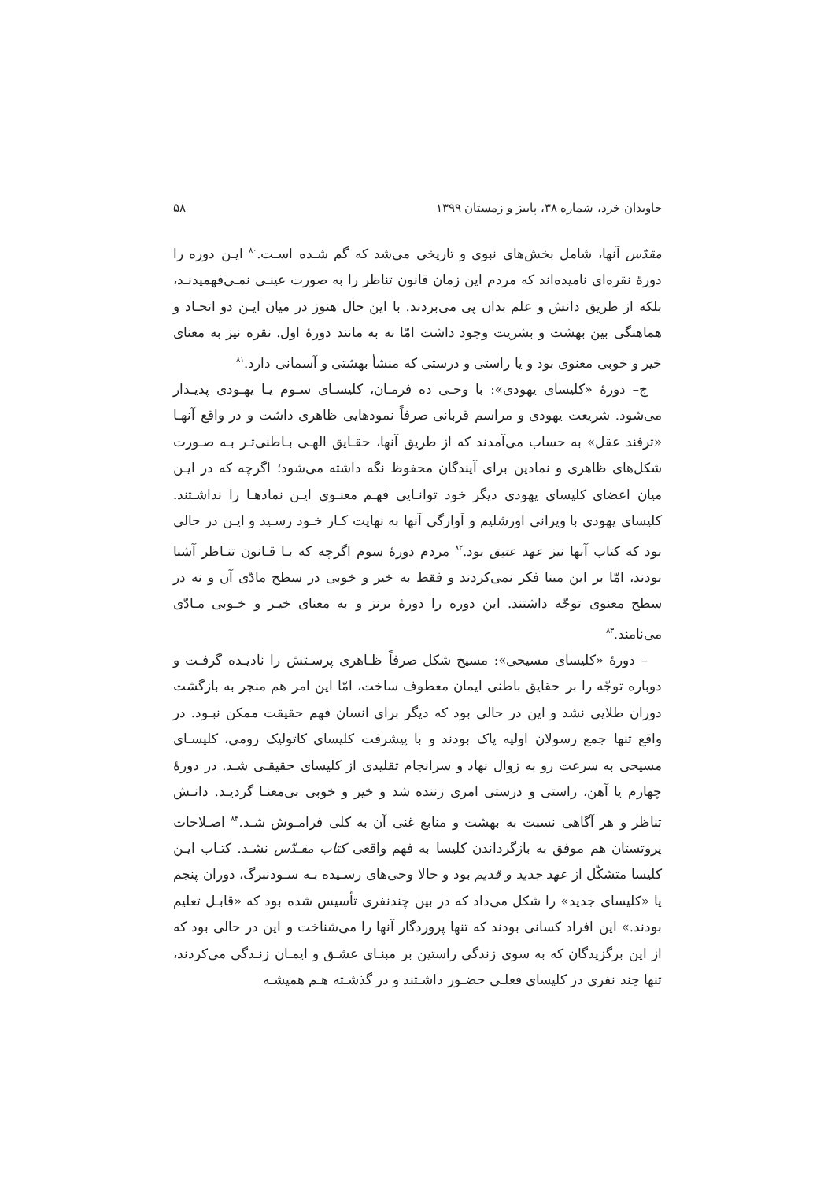جاویدان خرد، شماره ۳۸، پاییز و زمستان ۱۳۹۹ ۵۸
مقدّس آنها، شامل بخش‌های نبوی و تاریخی می‌شد که گم شـده اسـت.<sup>۸۰</sup> ایـن دوره را دورهٔ نقره‌ای نامیده‌اند که مردم این زمان قانون تناظر را به صورت عینـی نمـی‌فهمیدنـد، بلکه از طریق دانش و علم بدان پی می‌بردند. با این حال هنوز در میان ایـن دو اتحـاد و هماهنگی بین بهشت و بشریت وجود داشت امّا نه به مانند دورهٔ اول. نقره نیز به معنای خیر و خوبی معنوی بود و یا راستی و درستی که منشأ بهشتی و آسمانی دارد.<sup>۸۱</sup>
ج– دورهٔ «کلیسای یهودی»: با وحـی ده فرمـان، کلیسـای سـوم یـا یهـودی پدیـدار می‌شود. شریعت یهودی و مراسم قربانی صرفاً نمودهایی ظاهری داشت و در واقع آنهـا «ترفند عقل» به حساب می‌آمدند که از طریق آنها، حقـایق الهـی بـاطنی‌تـر بـه صـورت شکل‌های ظاهری و نمادین برای آیندگان محفوظ نگه داشته می‌شود؛ اگرچه که در ایـن میان اعضای کلیسای یهودی دیگر خود توانـایی فهـم معنـوی ایـن نمادهـا را نداشـتند. کلیسای یهودی با ویرانی اورشلیم و آوارگی آنها به نهایت کـار خـود رسـید و ایـن در حالی بود که کتاب آنها نیز عهد عتیق بود.<sup>۸۲</sup> مردم دورهٔ سوم اگرچه که بـا قـانون تنـاظر آشنا بودند، امّا بر این مبنا فکر نمی‌کردند و فقط به خیر و خوبی در سطح مادّی آن و نه در سطح معنوی توجّه داشتند. این دوره را دورهٔ برنز و به معنای خیـر و خـوبی مـادّی می‌نامند.<sup>۸۳</sup>
– دورهٔ «کلیسای مسیحی»: مسیح شکل صرفاً ظـاهری پرسـتش را نادیـده گرفـت و دوباره توجّه را بر حقایق باطنی ایمان معطوف ساخت، امّا این امر هم منجر به بازگشت دوران طلایی نشد و این در حالی بود که دیگر برای انسان فهم حقیقت ممکن نبـود. در واقع تنها جمع رسولان اولیه پاک بودند و با پیشرفت کلیسای کاتولیک رومی، کلیسـای مسیحی به سرعت رو به زوال نهاد و سرانجام تقلیدی از کلیسای حقیقـی شـد. در دورهٔ چهارم یا آهن، راستی و درستی امری زننده شد و خیر و خوبی بی‌معنـا گردیـد. دانـش تناظر و هر آگاهی نسبت به بهشت و منابع غنی آن به کلی فرامـوش شـد.<sup>۸۴</sup> اصـلاحات پروتستان هم موفق به بازگرداندن کلیسا به فهم واقعی کتاب مقـدّس نشـد. کتـاب ایـن کلیسا متشکّل از عهد جدید و قدیم بود و حالا وحی‌های رسـیده بـه سـودنبرگ، دوران پنجم یا «کلیسای جدید» را شکل می‌داد که در بین چندنفری تأسیس شده بود که «قابـل تعلیم بودند.» این افراد کسانی بودند که تنها پروردگار آنها را می‌شناخت و این در حالی بود که از این برگزیدگان که به سوی زندگی راستین بر مبنـای عشـق و ایمـان زنـدگی می‌کردند، تنها چند نفری در کلیسای فعلـی حضـور داشـتند و در گذشـته هـم همیشـه